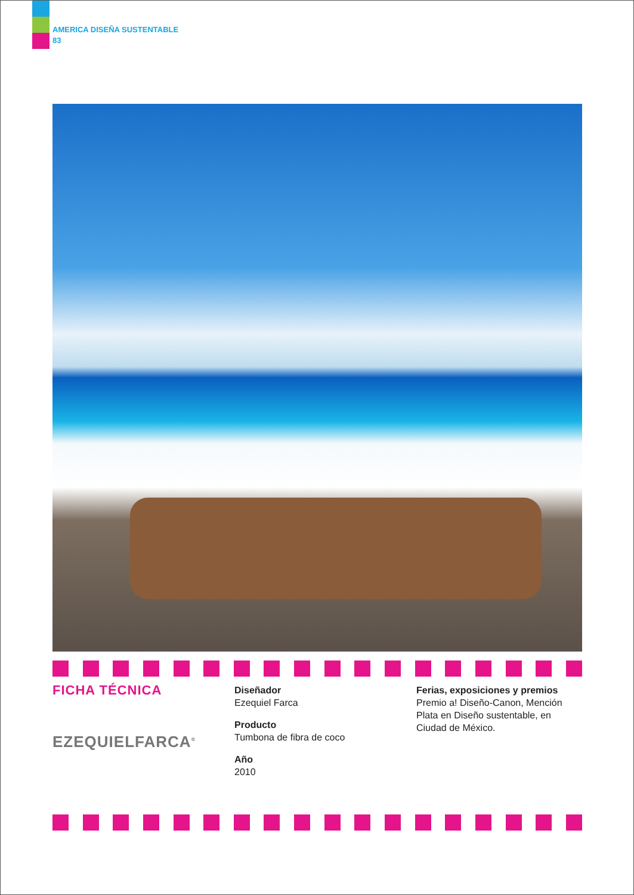AMERICA DISEÑA SUSTENTABLE
83
FICHA TÉCNICA
EZEQUIELFARCA<sup>®</sup>
Diseñador
Ezequiel Farca
Producto
Tumbona de fibra de coco
Año
2010
Ferias, exposiciones y premios
Premio a! Diseño-Canon, Mención Plata en Diseño sustentable, en Ciudad de México.